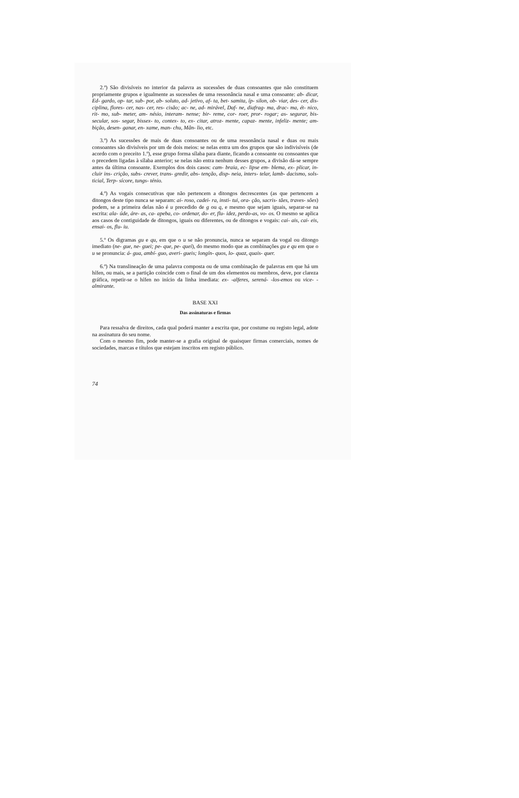2.º) São divisíveis no interior da palavra as sucessões de duas consoantes que não constituem propriamente grupos e igualmente as sucessões de uma ressonância nasal e uma consoante: ab- dicar, Ed- gardo, op- tar, sub- por, ab- soluto, ad- jetivo, af- ta, bet- samita, íp- silon, ob- viar, des- cer, dis- ciplina, flores- cer, nas- cer, res- cisão; ac- ne, ad- mirável, Daf- ne, diafrag- ma, drac- ma, ét- nico, rit- mo, sub- meter, am- nésio, interam- nense; bir- reme, cor- roer, pror- rogar; as- segurar, bis- secular, sos- segar, bissex- to, contex- to, ex- citar, atroz- mente, capaz- mente, infeliz- mente; am- bição, desen- ganar, en- xame, man- chu, Mân- lio, etc.
3.º) As sucessões de mais de duas consoantes ou de uma ressonância nasal e duas ou mais consoantes são divisíveis por um de dois meios: se nelas entra um dos grupos que são indivisíveis (de acordo com o preceito 1.º), esse grupo forma sílaba para diante, ficando a consoante ou consoantes que o precedem ligadas à sílaba anterior; se nelas não entra nenhum desses grupos, a divisão dá-se sempre antes da última consoante. Exemplos dos dois casos: cam- braia, ec- lipse em- blema, ex- plicar, in- cluir ins- crição, subs- crever, trans- gredir, abs- tenção, disp- neia, inters- telar, lamb- dacismo, sols- ticial, Terp- sícore, tungs- ténio.
4.º) As vogais consecutivas que não pertencem a ditongos decrescentes (as que pertencem a ditongos deste tipo nunca se separam: ai- roso, cadei- ra, insti- tui, ora- ção, sacris- tães, traves- sões) podem, se a primeira delas não é u precedido de g ou q, e mesmo que sejam iguais, separar-se na escrita: ala- úde, áre- as, ca- apeba, co- ordenar, do- er, flu- idez, perdo-as, vo- os. O mesmo se aplica aos casos de contiguidade de ditongos, iguais ou diferentes, ou de ditongos e vogais: cai- ais, cai- eis, ensai- os, flu- iu.
5.º Os digramas gu e qu, em que o u se não pronuncia, nunca se separam da vogal ou ditongo imediato (ne- gue, ne- guei; pe- que, pe- quei), do mesmo modo que as combinações gu e qu em que o u se pronuncia: á- gua, ambí- guo, averi- gueis; longín- quos, lo- quaz, quais- quer.
6.º) Na translineação de uma palavra composta ou de uma combinação de palavras em que há um hífen, ou mais, se a partição coincide com o final de um dos elementos ou membros, deve, por clareza gráfica, repetir-se o hífen no início da linha imediata: ex- -alferes, serená- -los-emos ou vice- -almirante.
BASE XXI
Das assinaturas e firmas
Para ressalva de direitos, cada qual poderá manter a escrita que, por costume ou registo legal, adote na assinatura do seu nome.
Com o mesmo fim, pode manter-se a grafia original de quaisquer firmas comerciais, nomes de sociedades, marcas e títulos que estejam inscritos em registo público.
74